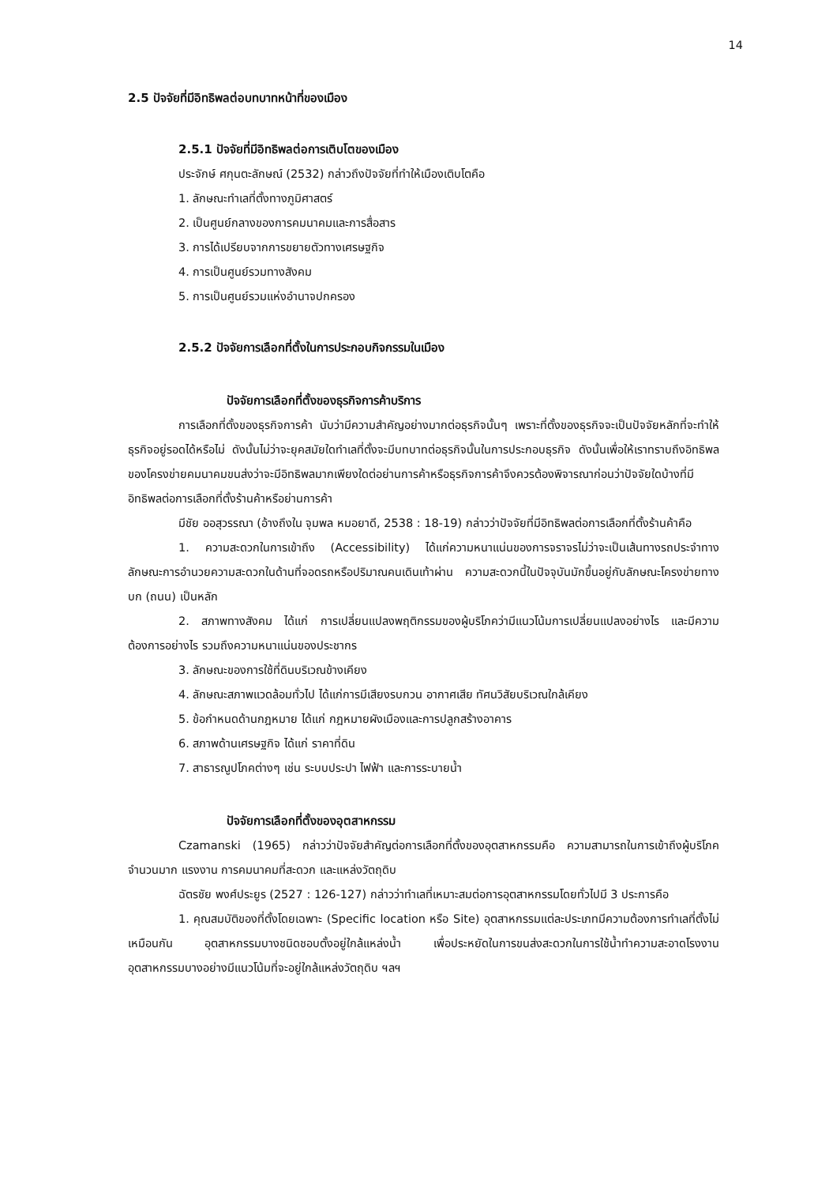14
2.5 ปัจจัยที่มีอิทธิพลต่อบทบาทหน้าที่ของเมือง
2.5.1 ปัจจัยที่มีอิทธิพลต่อการเติบโตของเมือง
ประจักษ์ ศกุนตะลักษณ์ (2532) กล่าวถึงปัจจัยที่ทำให้เมืองเติบโตคือ
1. ลักษณะทำเลที่ตั้งทางภูมิศาสตร์
2. เป็นศูนย์กลางของการคมนาคมและการสื่อสาร
3. การได้เปรียบจากการขยายตัวทางเศรษฐกิจ
4. การเป็นศูนย์รวมทางสังคม
5. การเป็นศูนย์รวมแห่งอำนาจปกครอง
2.5.2 ปัจจัยการเลือกที่ตั้งในการประกอบกิจกรรมในเมือง
ปัจจัยการเลือกที่ตั้งของธุรกิจการค้าบริการ
การเลือกที่ตั้งของธุรกิจการค้า นับว่ามีความสำคัญอย่างมากต่อธุรกิจนั้นๆ เพราะที่ตั้งของธุรกิจจะเป็นปัจจัยหลักที่จะทำให้ธุรกิจอยู่รอดได้หรือไม่ ดังนั้นไม่ว่าจะยุคสมัยใดทำเลที่ตั้งจะมีบทบาทต่อธุรกิจนั้นในการประกอบธุรกิจ ดังนั้นเพื่อให้เราทราบถึงอิทธิพลของโครงข่ายคมนาคมขนส่งว่าจะมีอิทธิพลมากเพียงใดต่อย่านการค้าหรือธุรกิจการค้าจึงควรต้องพิจารณาก่อนว่าปัจจัยใดบ้างที่มีอิทธิพลต่อการเลือกที่ตั้งร้านค้าหรือย่านการค้า
มีชัย ออสุวรรณา (อ้างถึงใน จุมพล หมอยาดี, 2538 : 18-19) กล่าวว่าปัจจัยที่มีอิทธิพลต่อการเลือกที่ตั้งร้านค้าคือ
1. ความสะดวกในการเข้าถึง (Accessibility) ได้แก่ความหนาแน่นของการจราจรไม่ว่าจะเป็นเส้นทางรถประจำทาง ลักษณะการอำนวยความสะดวกในด้านที่จอดรถหรือปริมาณคนเดินเท้าผ่าน ความสะดวกนี้ในปัจจุบันมักขึ้นอยู่กับลักษณะโครงข่ายทางบก (ถนน) เป็นหลัก
2. สภาพทางสังคม ได้แก่ การเปลี่ยนแปลงพฤติกรรมของผู้บริโภคว่ามีแนวโน้มการเปลี่ยนแปลงอย่างไร และมีความต้องการอย่างไร รวมถึงความหนาแน่นของประชากร
3. ลักษณะของการใช้ที่ดินบริเวณข้างเคียง
4. ลักษณะสภาพแวดล้อมทั่วไป ได้แก่การมีเสียงรบกวน อากาศเสีย ทัศนวิสัยบริเวณใกล้เคียง
5. ข้อกำหนดด้านกฎหมาย ได้แก่ กฎหมายผังเมืองและการปลูกสร้างอาคาร
6. สภาพด้านเศรษฐกิจ ได้แก่ ราคาที่ดิน
7. สาธารณูปโภคต่างๆ เช่น ระบบประปา ไฟฟ้า และการระบายน้ำ
ปัจจัยการเลือกที่ตั้งของอุตสาหกรรม
Czamanski (1965) กล่าวว่าปัจจัยสำคัญต่อการเลือกที่ตั้งของอุตสาหกรรมคือ ความสามารถในการเข้าถึงผู้บริโภคจำนวนมาก แรงงาน การคมนาคมที่สะดวก และแหล่งวัตถุดิบ
ฉัตรชัย พงศ์ประยูร (2527 : 126-127) กล่าวว่าทำเลที่เหมาะสมต่อการอุตสาหกรรมโดยทั่วไปมี 3 ประการคือ
1. คุณสมบัติของที่ตั้งโดยเฉพาะ (Specific location หรือ Site) อุตสาหกรรมแต่ละประเภทมีความต้องการทำเลที่ตั้งไม่เหมือนกัน อุตสาหกรรมบางชนิดชอบตั้งอยู่ใกล้แหล่งน้ำ เพื่อประหยัดในการขนส่งสะดวกในการใช้น้ำทำความสะอาดโรงงาน อุตสาหกรรมบางอย่างมีแนวโน้มที่จะอยู่ใกล้แหล่งวัตถุดิบ ฯลฯ